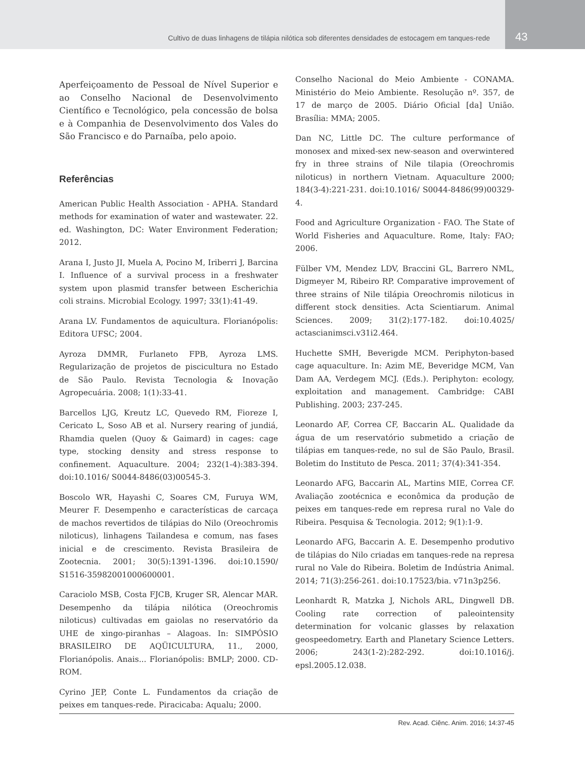Cultivo de duas linhagens de tilápia nilótica sob diferentes densidades de estocagem em tanques-rede
43
Aperfeiçoamento de Pessoal de Nível Superior e ao Conselho Nacional de Desenvolvimento Científico e Tecnológico, pela concessão de bolsa e à Companhia de Desenvolvimento dos Vales do São Francisco e do Parnaíba, pelo apoio.
Referências
American Public Health Association - APHA. Standard methods for examination of water and wastewater. 22. ed. Washington, DC: Water Environment Federation; 2012.
Arana I, Justo JI, Muela A, Pocino M, Iriberri J, Barcina I. Influence of a survival process in a freshwater system upon plasmid transfer between Escherichia coli strains. Microbial Ecology. 1997; 33(1):41-49.
Arana LV. Fundamentos de aquicultura. Florianópolis: Editora UFSC; 2004.
Ayroza DMMR, Furlaneto FPB, Ayroza LMS. Regularização de projetos de piscicultura no Estado de São Paulo. Revista Tecnologia & Inovação Agropecuária. 2008; 1(1):33-41.
Barcellos LJG, Kreutz LC, Quevedo RM, Fioreze I, Cericato L, Soso AB et al. Nursery rearing of jundiá, Rhamdia quelen (Quoy & Gaimard) in cages: cage type, stocking density and stress response to confinement. Aquaculture. 2004; 232(1-4):383-394. doi:10.1016/ S0044-8486(03)00545-3.
Boscolo WR, Hayashi C, Soares CM, Furuya WM, Meurer F. Desempenho e características de carcaça de machos revertidos de tilápias do Nilo (Oreochromis niloticus), linhagens Tailandesa e comum, nas fases inicial e de crescimento. Revista Brasileira de Zootecnia. 2001; 30(5):1391-1396. doi:10.1590/ S1516-35982001000600001.
Caraciolo MSB, Costa FJCB, Kruger SR, Alencar MAR. Desempenho da tilápia nilótica (Oreochromis niloticus) cultivadas em gaiolas no reservatório da UHE de xingo-piranhas – Alagoas. In: SIMPÓSIO BRASILEIRO DE AQÜICULTURA, 11., 2000, Florianópolis. Anais... Florianópolis: BMLP; 2000. CD-ROM.
Cyrino JEP, Conte L. Fundamentos da criação de peixes em tanques-rede. Piracicaba: Aqualu; 2000.
Conselho Nacional do Meio Ambiente - CONAMA. Ministério do Meio Ambiente. Resolução nº. 357, de 17 de março de 2005. Diário Oficial [da] União. Brasília: MMA; 2005.
Dan NC, Little DC. The culture performance of monosex and mixed-sex new-season and overwintered fry in three strains of Nile tilapia (Oreochromis niloticus) in northern Vietnam. Aquaculture 2000; 184(3-4):221-231. doi:10.1016/ S0044-8486(99)00329-4.
Food and Agriculture Organization - FAO. The State of World Fisheries and Aquaculture. Rome, Italy: FAO; 2006.
Fülber VM, Mendez LDV, Braccini GL, Barrero NML, Digmeyer M, Ribeiro RP. Comparative improvement of three strains of Nile tilápia Oreochromis niloticus in different stock densities. Acta Scientiarum. Animal Sciences. 2009; 31(2):177-182. doi:10.4025/ actascianimsci.v31i2.464.
Huchette SMH, Beverigde MCM. Periphyton-based cage aquaculture. In: Azim ME, Beveridge MCM, Van Dam AA, Verdegem MCJ. (Eds.). Periphyton: ecology, exploitation and management. Cambridge: CABI Publishing. 2003; 237-245.
Leonardo AF, Correa CF, Baccarin AL. Qualidade da água de um reservatório submetido a criação de tilápias em tanques-rede, no sul de São Paulo, Brasil. Boletim do Instituto de Pesca. 2011; 37(4):341-354.
Leonardo AFG, Baccarin AL, Martins MIE, Correa CF. Avaliação zootécnica e econômica da produção de peixes em tanques-rede em represa rural no Vale do Ribeira. Pesquisa & Tecnologia. 2012; 9(1):1-9.
Leonardo AFG, Baccarin A. E. Desempenho produtivo de tilápias do Nilo criadas em tanques-rede na represa rural no Vale do Ribeira. Boletim de Indústria Animal. 2014; 71(3):256-261. doi:10.17523/bia. v71n3p256.
Leonhardt R, Matzka J, Nichols ARL, Dingwell DB. Cooling rate correction of paleointensity determination for volcanic glasses by relaxation geospeedometry. Earth and Planetary Science Letters. 2006; 243(1-2):282-292. doi:10.1016/j. epsl.2005.12.038.
Rev. Acad. Ciênc. Anim. 2016; 14:37-45